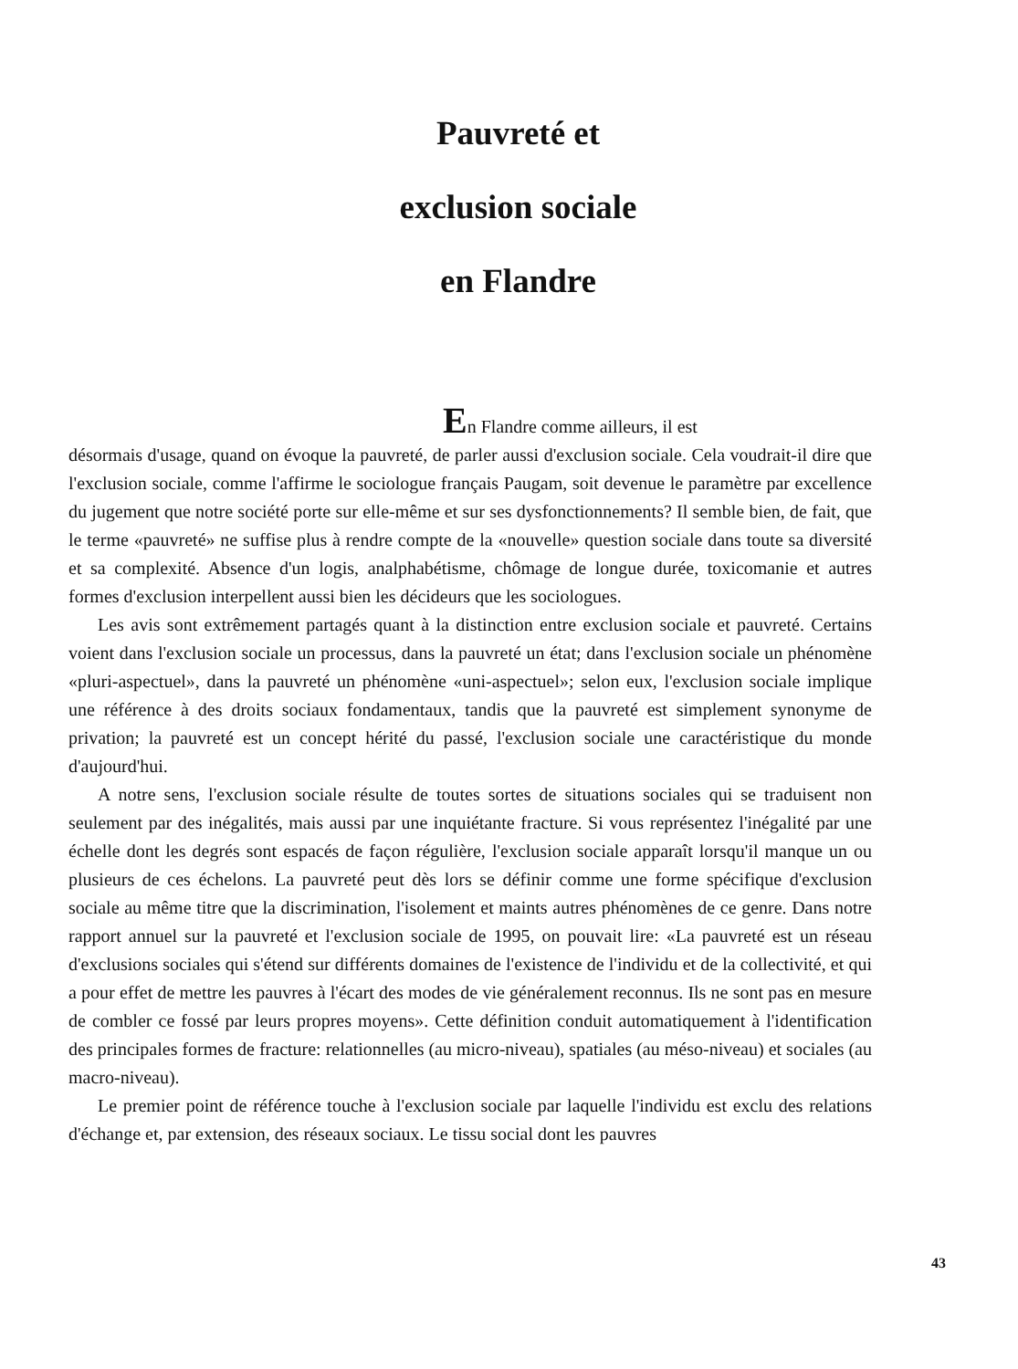Pauvreté et
exclusion sociale
en Flandre
En Flandre comme ailleurs, il est
désormais d'usage, quand on évoque la pauvreté, de parler aussi d'exclusion sociale. Cela voudrait-il dire que l'exclusion sociale, comme l'affirme le sociologue français Paugam, soit devenue le paramètre par excellence du jugement que notre société porte sur elle-même et sur ses dysfonctionnements? Il semble bien, de fait, que le terme «pauvreté» ne suffise plus à rendre compte de la «nouvelle» question sociale dans toute sa diversité et sa complexité. Absence d'un logis, analphabétisme, chômage de longue durée, toxicomanie et autres formes d'exclusion interpellent aussi bien les décideurs que les sociologues.
Les avis sont extrêmement partagés quant à la distinction entre exclusion sociale et pauvreté. Certains voient dans l'exclusion sociale un processus, dans la pauvreté un état; dans l'exclusion sociale un phénomène «pluri-aspectuel», dans la pauvreté un phénomène «uni-aspectuel»; selon eux, l'exclusion sociale implique une référence à des droits sociaux fondamentaux, tandis que la pauvreté est simplement synonyme de privation; la pauvreté est un concept hérité du passé, l'exclusion sociale une caractéristique du monde d'aujourd'hui.
A notre sens, l'exclusion sociale résulte de toutes sortes de situations sociales qui se traduisent non seulement par des inégalités, mais aussi par une inquiétante fracture. Si vous représentez l'inégalité par une échelle dont les degrés sont espacés de façon régulière, l'exclusion sociale apparaît lorsqu'il manque un ou plusieurs de ces échelons. La pauvreté peut dès lors se définir comme une forme spécifique d'exclusion sociale au même titre que la discrimination, l'isolement et maints autres phénomènes de ce genre. Dans notre rapport annuel sur la pauvreté et l'exclusion sociale de 1995, on pouvait lire: «La pauvreté est un réseau d'exclusions sociales qui s'étend sur différents domaines de l'existence de l'individu et de la collectivité, et qui a pour effet de mettre les pauvres à l'écart des modes de vie généralement reconnus. Ils ne sont pas en mesure de combler ce fossé par leurs propres moyens». Cette définition conduit automatiquement à l'identification des principales formes de fracture: relationnelles (au micro-niveau), spatiales (au méso-niveau) et sociales (au macro-niveau).
Le premier point de référence touche à l'exclusion sociale par laquelle l'individu est exclu des relations d'échange et, par extension, des réseaux sociaux. Le tissu social dont les pauvres
43